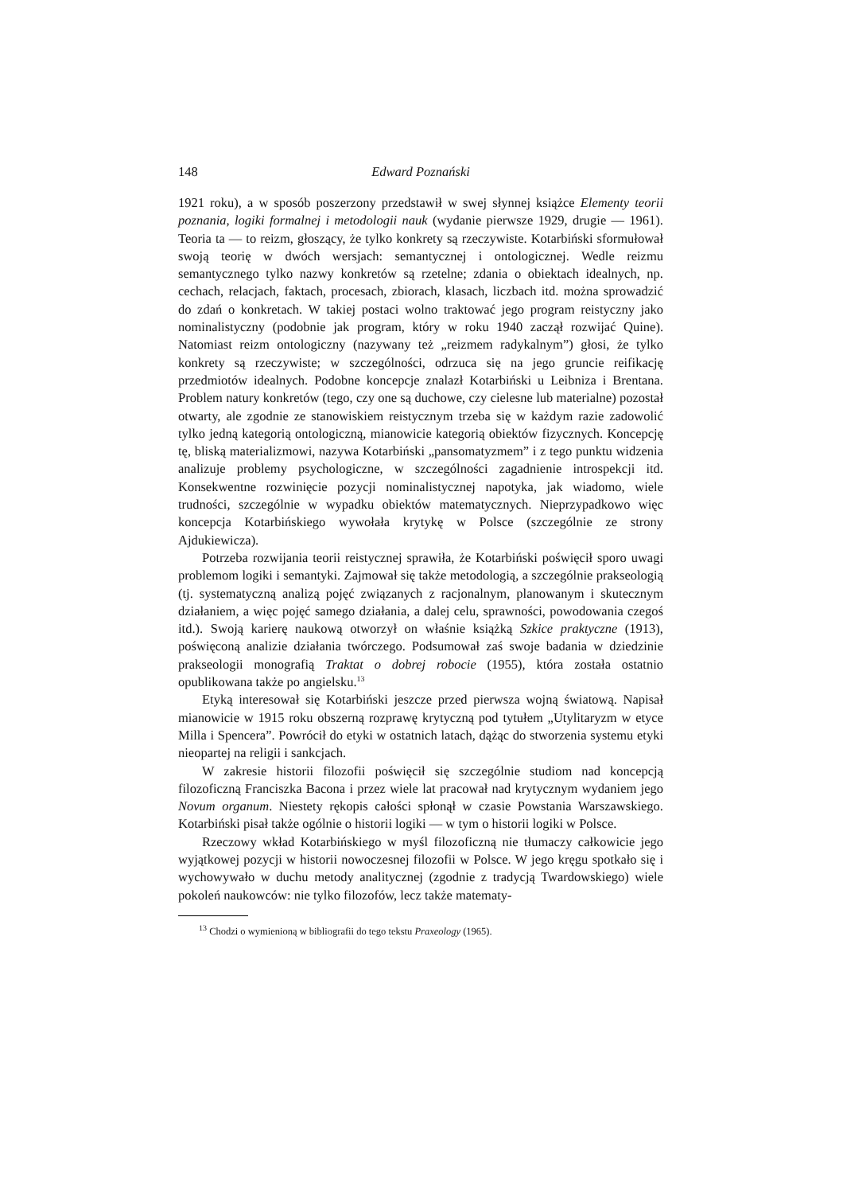148 Edward Poznański
1921 roku), a w sposób poszerzony przedstawił w swej słynnej książce Elementy teorii poznania, logiki formalnej i metodologii nauk (wydanie pierwsze 1929, drugie — 1961). Teoria ta — to reizm, głoszący, że tylko konkrety są rzeczywiste. Kotarbiński sformułował swoją teorię w dwóch wersjach: semantycznej i ontologicznej. Wedle reizmu semantycznego tylko nazwy konkretów są rzetelne; zdania o obiektach idealnych, np. cechach, relacjach, faktach, procesach, zbiorach, klasach, liczbach itd. można sprowadzić do zdań o konkretach. W takiej postaci wolno traktować jego program reistyczny jako nominalistyczny (podobnie jak program, który w roku 1940 zaczął rozwijać Quine). Natomiast reizm ontologiczny (nazywany też „reizmem radykalnym”) głosi, że tylko konkrety są rzeczywiste; w szczególności, odrzuca się na jego gruncie reifikację przedmiotów idealnych. Podobne koncepcje znalazł Kotarbiński u Leibniza i Brentana. Problem natury konkretów (tego, czy one są duchowe, czy cielesne lub materialne) pozostał otwarty, ale zgodnie ze stanowiskiem reistycznym trzeba się w każdym razie zadowolić tylko jedną kategorią ontologiczną, mianowicie kategorią obiektów fizycznych. Koncepcję tę, bliską materializmowi, nazywa Kotarbiński „pansomatyzmem” i z tego punktu widzenia analizuje problemy psychologiczne, w szczególności zagadnienie introspekcji itd. Konsekwentne rozwinięcie pozycji nominalistycznej napotyka, jak wiadomo, wiele trudności, szczególnie w wypadku obiektów matematycznych. Nieprzypadkowo więc koncepcja Kotarbińskiego wywołała krytykę w Polsce (szczególnie ze strony Ajdukiewicza).
Potrzeba rozwijania teorii reistycznej sprawiła, że Kotarbiński poświęcił sporo uwagi problemom logiki i semantyki. Zajmował się także metodologią, a szczególnie prakseologią (tj. systematyczną analizą pojęć związanych z racjonalnym, planowanym i skutecznym działaniem, a więc pojęć samego działania, a dalej celu, sprawności, powodowania czegoś itd.). Swoją karierę naukową otworzył on właśnie książką Szkice praktyczne (1913), poświęconą analizie działania twórczego. Podsumował zaś swoje badania w dziedzinie prakseologii monografią Traktat o dobrej robocie (1955), która została ostatnio opublikowana także po angielsku.<sup>13</sup>
Etyką interesował się Kotarbiński jeszcze przed pierwsza wojną światową. Napisał mianowicie w 1915 roku obszerną rozprawę krytyczną pod tytułem „Utylitaryzm w etyce Milla i Spencera”. Powrócił do etyki w ostatnich latach, dążąc do stworzenia systemu etyki nieopartej na religii i sankcjach.
W zakresie historii filozofii poświęcił się szczególnie studiom nad koncepcją filozoficzną Franciszka Bacona i przez wiele lat pracował nad krytycznym wydaniem jego Novum organum. Niestety rękopis całości spłonął w czasie Powstania Warszawskiego. Kotarbiński pisał także ogólnie o historii logiki — w tym o historii logiki w Polsce.
Rzeczowy wkład Kotarbińskiego w myśl filozoficzną nie tłumaczy całkowicie jego wyjątkowej pozycji w historii nowoczesnej filozofii w Polsce. W jego kręgu spotkało się i wychowywało w duchu metody analitycznej (zgodnie z tradycją Twardowskiego) wiele pokoleń naukowców: nie tylko filozofów, lecz także matematy-
<sup>13</sup> Chodzi o wymienioną w bibliografii do tego tekstu Praxeology (1965).